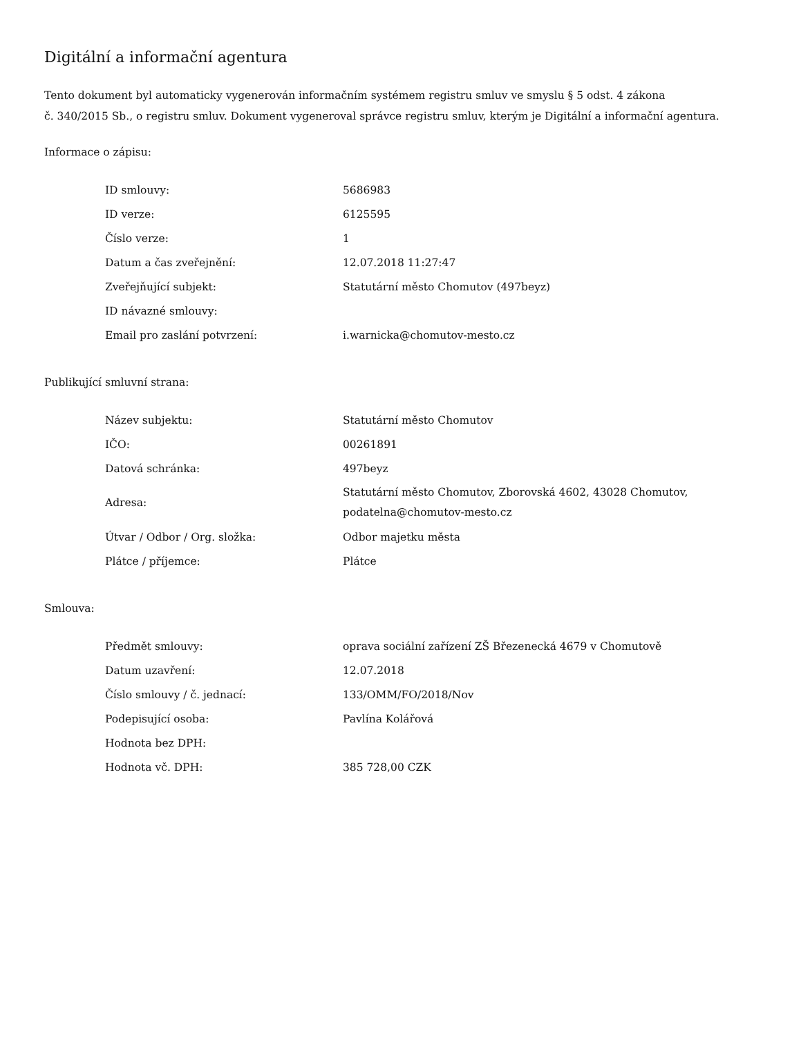Digitální a informační agentura
Tento dokument byl automaticky vygenerován informačním systémem registru smluv ve smyslu § 5 odst. 4 zákona
č. 340/2015 Sb., o registru smluv. Dokument vygeneroval správce registru smluv, kterým je Digitální a informační agentura.
Informace o zápisu:
| ID smlouvy: | 5686983 |
| ID verze: | 6125595 |
| Číslo verze: | 1 |
| Datum a čas zveřejnění: | 12.07.2018 11:27:47 |
| Zveřejňující subjekt: | Statutární město Chomutov (497beyz) |
| ID návazné smlouvy: | |
| Email pro zaslání potvrzení: | i.warnicka@chomutov-mesto.cz |
Publikující smluvní strana:
| Název subjektu: | Statutární město Chomutov |
| IČO: | 00261891 |
| Datová schránka: | 497beyz |
| Adresa: | Statutární město Chomutov, Zborovská 4602, 43028 Chomutov, podatelna@chomutov-mesto.cz |
| Útvar / Odbor / Org. složka: | Odbor majetku města |
| Plátce / příjemce: | Plátce |
Smlouva:
| Předmět smlouvy: | oprava sociální zařízení ZŠ Březenecká 4679 v Chomutově |
| Datum uzavření: | 12.07.2018 |
| Číslo smlouvy / č. jednací: | 133/OMM/FO/2018/Nov |
| Podepisující osoba: | Pavlína Kolářová |
| Hodnota bez DPH: | |
| Hodnota vč. DPH: | 385 728,00 CZK |